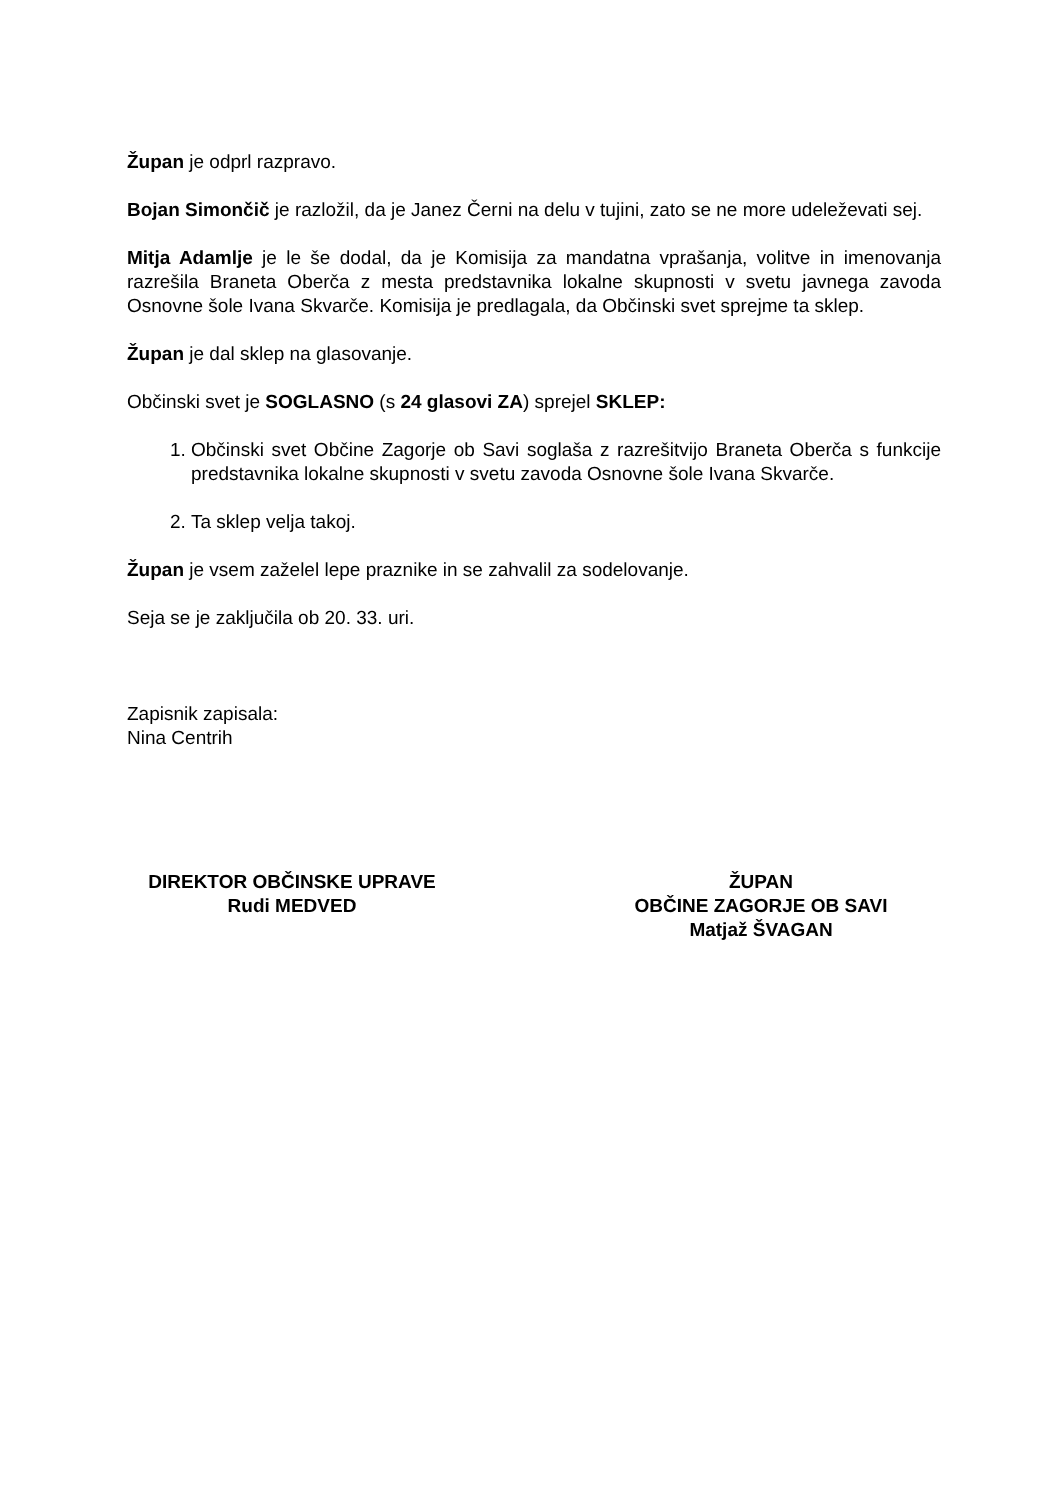Župan je odprl razpravo.
Bojan Simončič je razložil, da je Janez Černi na delu v tujini, zato se ne more udeleževati sej.
Mitja Adamlje je le še dodal, da je Komisija za mandatna vprašanja, volitve in imenovanja razrešila Braneta Oberča z mesta predstavnika lokalne skupnosti v svetu javnega zavoda Osnovne šole Ivana Skvarče. Komisija je predlagala, da Občinski svet sprejme ta sklep.
Župan je dal sklep na glasovanje.
Občinski svet je SOGLASNO (s 24 glasovi ZA) sprejel SKLEP:
1. Občinski svet Občine Zagorje ob Savi soglaša z razrešitvijo Braneta Oberča s funkcije predstavnika lokalne skupnosti v svetu zavoda Osnovne šole Ivana Skvarče.
2. Ta sklep velja takoj.
Župan je vsem zaželel lepe praznike in se zahvalil za sodelovanje.
Seja se je zaključila ob 20. 33. uri.
Zapisnik zapisala:
Nina Centrih
DIREKTOR OBČINSKE UPRAVE
Rudi MEDVED
ŽUPAN
OBČINE ZAGORJE OB SAVI
Matjaž ŠVAGAN